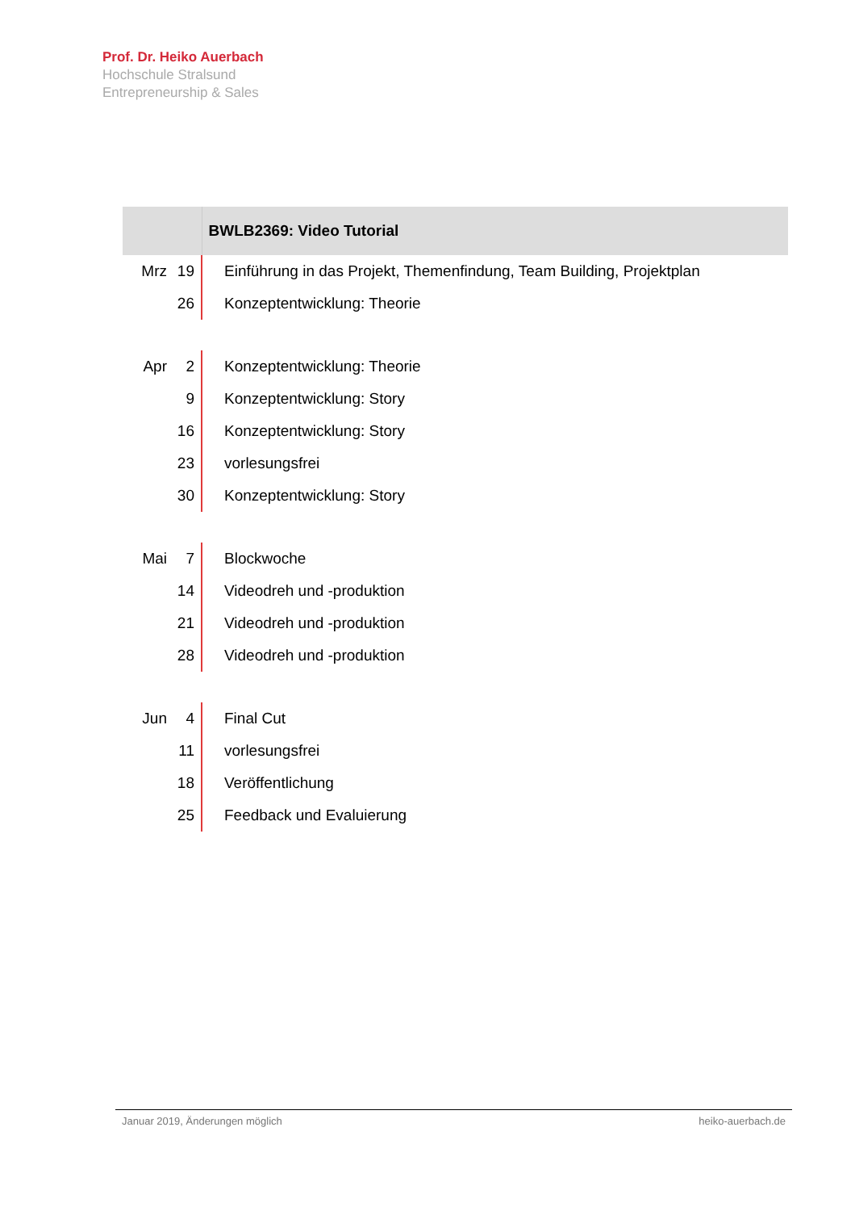Prof. Dr. Heiko Auerbach
Hochschule Stralsund
Entrepreneurship & Sales
| | | BWLB2369: Video Tutorial |
| --- | --- | --- |
| Mrz | 19 | Einführung in das Projekt, Themenfindung, Team Building, Projektplan |
| | 26 | Konzeptentwicklung: Theorie |
| Apr | 2 | Konzeptentwicklung: Theorie |
| | 9 | Konzeptentwicklung: Story |
| | 16 | Konzeptentwicklung: Story |
| | 23 | vorlesungsfrei |
| | 30 | Konzeptentwicklung: Story |
| Mai | 7 | Blockwoche |
| | 14 | Videodreh und -produktion |
| | 21 | Videodreh und -produktion |
| | 28 | Videodreh und -produktion |
| Jun | 4 | Final Cut |
| | 11 | vorlesungsfrei |
| | 18 | Veröffentlichung |
| | 25 | Feedback und Evaluierung |
Januar 2019, Änderungen möglich heiko-auerbach.de